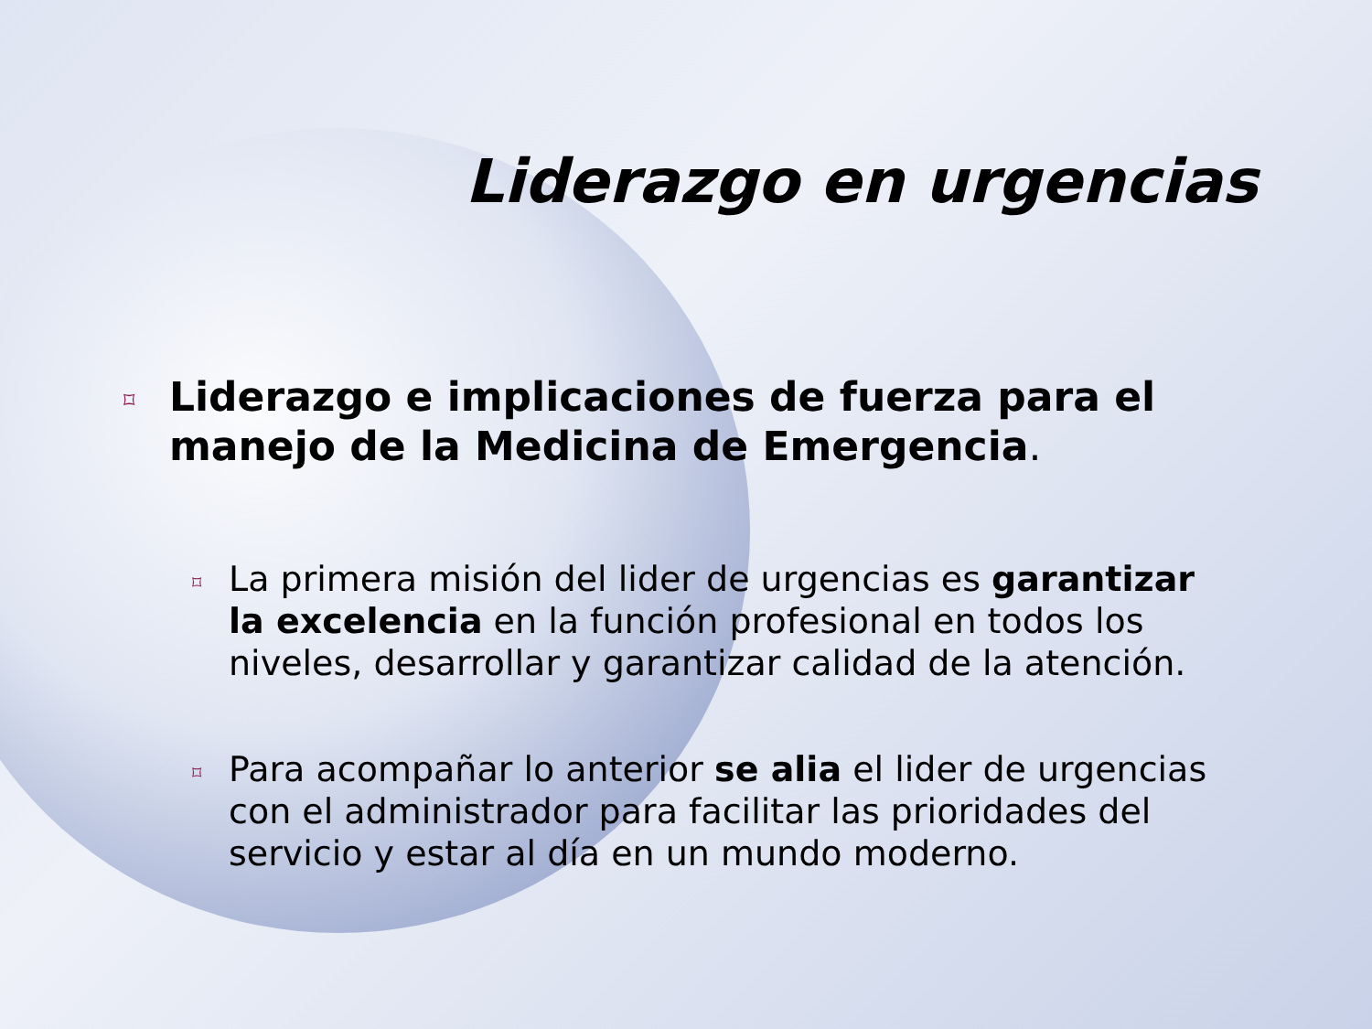Liderazgo en urgencias
⌑ Liderazgo e implicaciones de fuerza para el manejo de la Medicina de Emergencia.
⌑ La primera misión del lider de urgencias es garantizar la excelencia en la función profesional en todos los niveles, desarrollar y garantizar calidad de la atención.
⌑ Para acompañar lo anterior se alia el lider de urgencias con el administrador para facilitar las prioridades del servicio y estar al día en un mundo moderno.